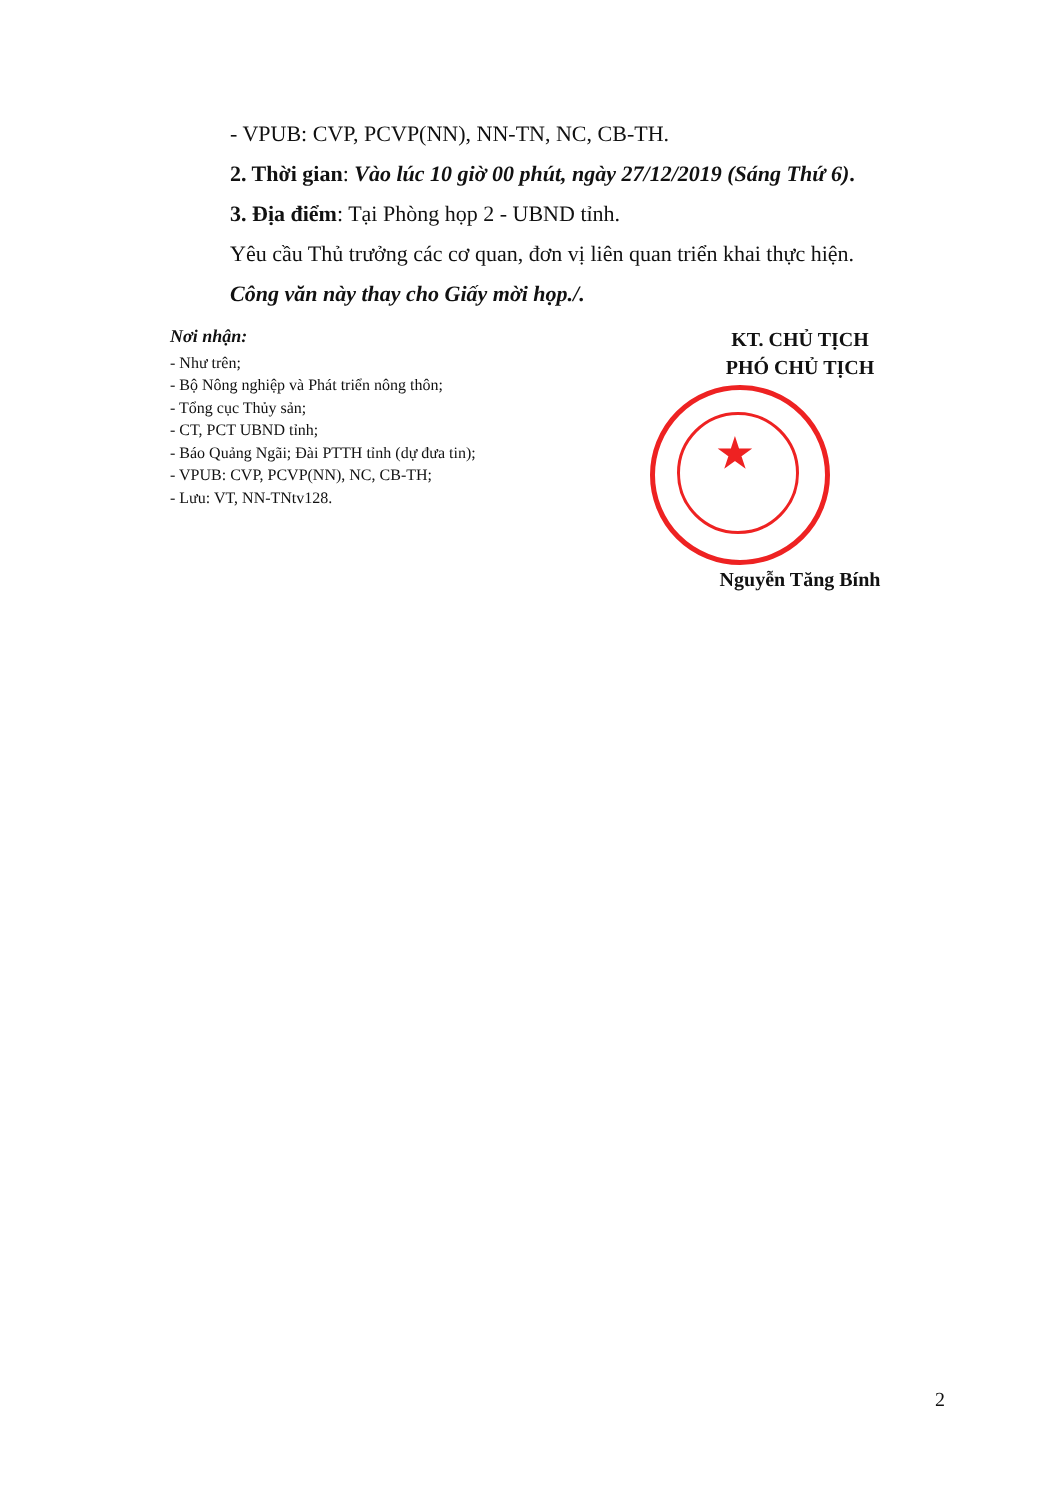- VPUB: CVP, PCVP(NN), NN-TN, NC, CB-TH.
2. Thời gian: Vào lúc 10 giờ 00 phút, ngày 27/12/2019 (Sáng Thứ 6).
3. Địa điểm: Tại Phòng họp 2 - UBND tỉnh.
Yêu cầu Thủ trưởng các cơ quan, đơn vị liên quan triển khai thực hiện.
Công văn này thay cho Giấy mời họp./.
Nơi nhận:
- Như trên;
- Bộ Nông nghiệp và Phát triển nông thôn;
- Tổng cục Thủy sản;
- CT, PCT UBND tỉnh;
- Báo Quảng Ngãi; Đài PTTH tỉnh (dự đưa tin);
- VPUB: CVP, PCVP(NN), NC, CB-TH;
- Lưu: VT, NN-TNtv128.
KT. CHỦ TỊCH
PHÓ CHỦ TỊCH
★
Nguyễn Tăng Bính
2